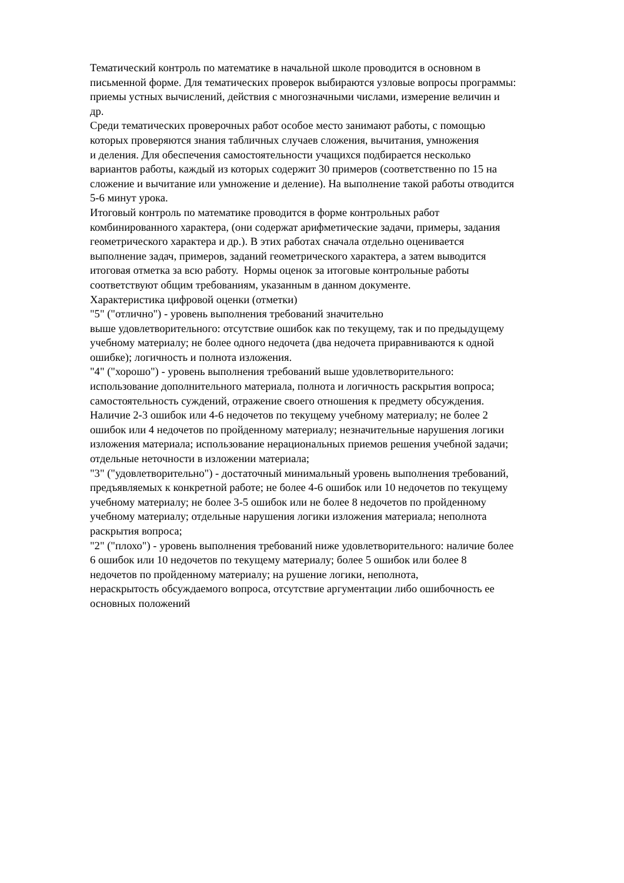Тематический контроль по математике в начальной школе проводится в основном в
письменной форме. Для тематических проверок выбираются узловые вопросы программы:
приемы устных вычислений, действия с многозначными числами, измерение величин и
др.
Среди тематических проверочных работ особое место занимают работы, с помощью
которых проверяются знания табличных случаев сложения, вычитания, умножения
и деления. Для обеспечения самостоятельности учащихся подбирается несколько
вариантов работы, каждый из которых содержит 30 примеров (соответственно по 15 на
сложение и вычитание или умножение и деление). На выполнение такой работы отводится
5-6 минут урока.
Итоговый контроль по математике проводится в форме контрольных работ
комбинированного характера, (они содержат арифметические задачи, примеры, задания
геометрического характера и др.). В этих работах сначала отдельно оценивается
выполнение задач, примеров, заданий геометрического характера, а затем выводится
итоговая отметка за всю работу. Нормы оценок за итоговые контрольные работы
соответствуют общим требованиям, указанным в данном документе.
Характеристика цифровой оценки (отметки)
"5" ("отлично") - уровень выполнения требований значительно
выше удовлетворительного: отсутствие ошибок как по текущему, так и по предыдущему
учебному материалу; не более одного недочета (два недочета приравниваются к одной
ошибке); логичность и полнота изложения.
"4" ("хорошо") - уровень выполнения требований выше удовлетворительного:
использование дополнительного материала, полнота и логичность раскрытия вопроса;
самостоятельность суждений, отражение своего отношения к предмету обсуждения.
Наличие 2-3 ошибок или 4-6 недочетов по текущему учебному материалу; не более 2
ошибок или 4 недочетов по пройденному материалу; незначительные нарушения логики
изложения материала; использование нерациональных приемов решения учебной задачи;
отдельные неточности в изложении материала;
"3" ("удовлетворительно") - достаточный минимальный уровень выполнения требований,
предъявляемых к конкретной работе; не более 4-6 ошибок или 10 недочетов по текущему
учебному материалу; не более 3-5 ошибок или не более 8 недочетов по пройденному
учебному материалу; отдельные нарушения логики изложения материала; неполнота
раскрытия вопроса;
"2" ("плохо") - уровень выполнения требований ниже удовлетворительного: наличие более
6 ошибок или 10 недочетов по текущему материалу; более 5 ошибок или более 8
недочетов по пройденному материалу; на рушение логики, неполнота,
нераскрытость обсуждаемого вопроса, отсутствие аргументации либо ошибочность ее
основных положений